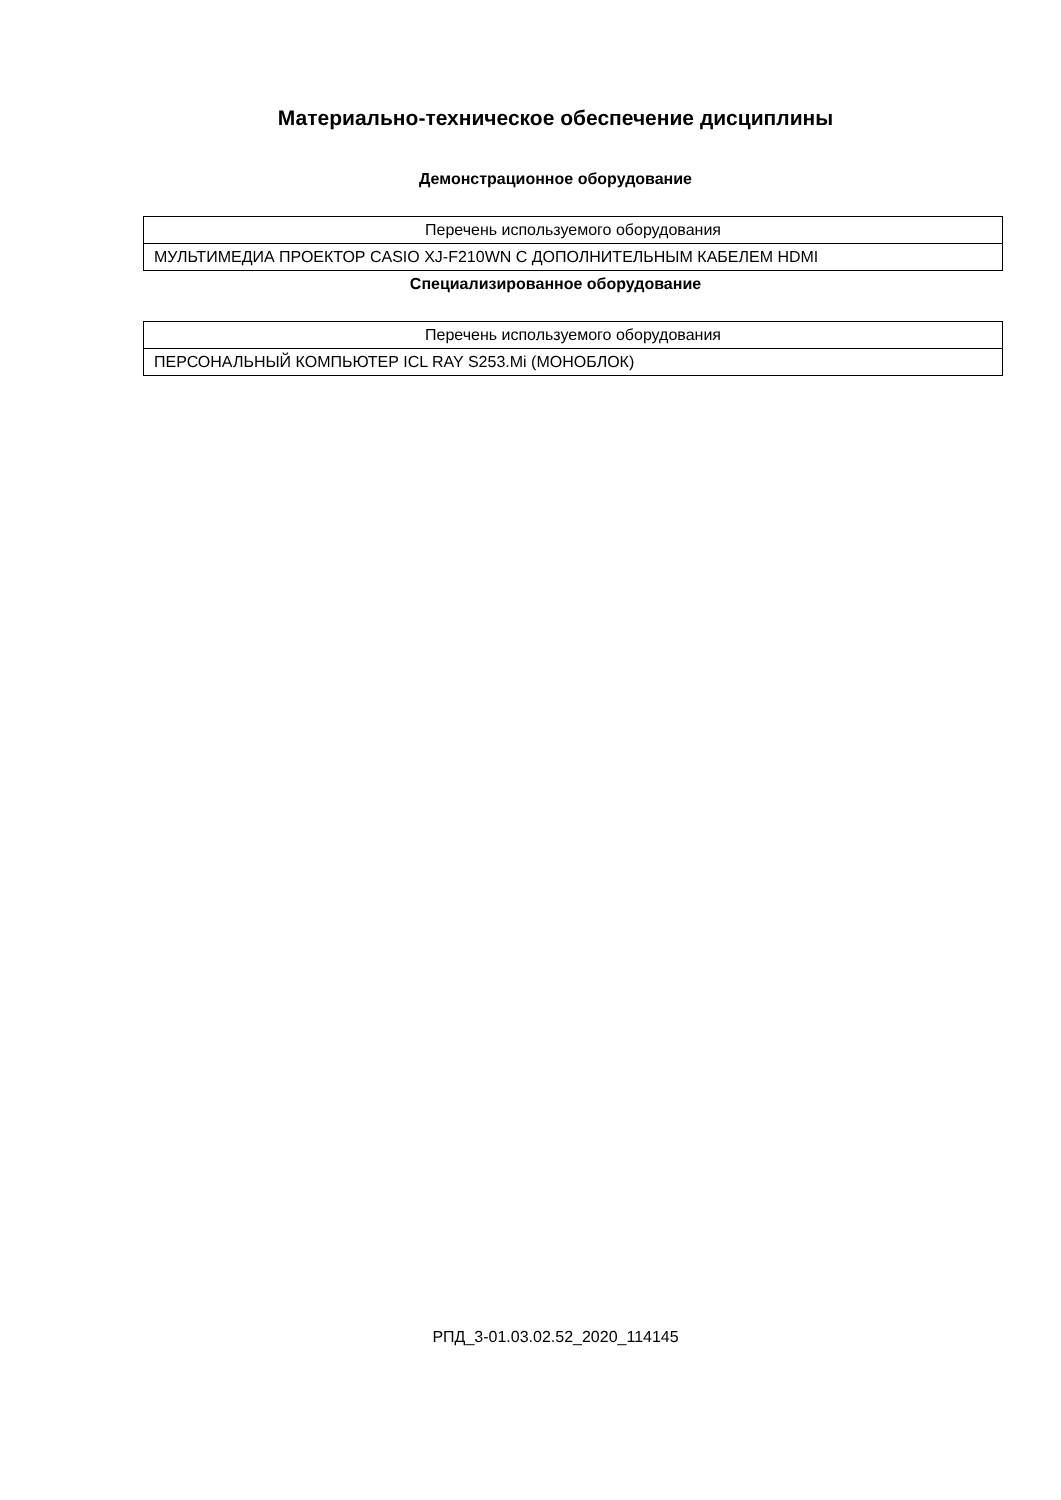Материально-техническое обеспечение дисциплины
Демонстрационное оборудование
| Перечень используемого оборудования |
| МУЛЬТИМЕДИА ПРОЕКТОР CASIO XJ-F210WN С ДОПОЛНИТЕЛЬНЫМ КАБЕЛЕМ HDMI |
Специализированное оборудование
| Перечень используемого оборудования |
| ПЕРСОНАЛЬНЫЙ КОМПЬЮТЕР ICL RAY S253.Mi (МОНОБЛОК) |
РПД_3-01.03.02.52_2020_114145